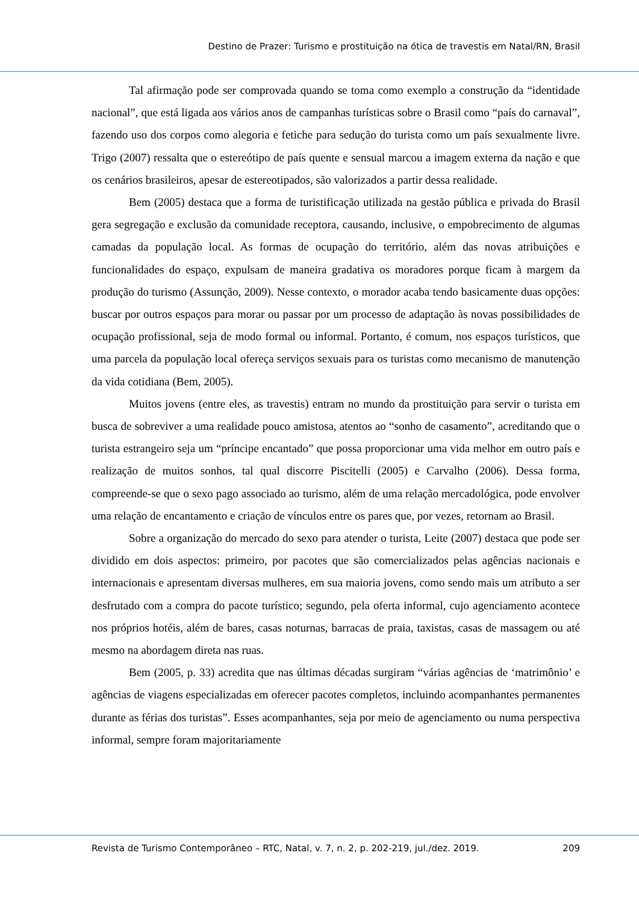Destino de Prazer: Turismo e prostituição na ótica de travestis em Natal/RN, Brasil
Tal afirmação pode ser comprovada quando se toma como exemplo a construção da “identidade nacional”, que está ligada aos vários anos de campanhas turísticas sobre o Brasil como “país do carnaval”, fazendo uso dos corpos como alegoria e fetiche para sedução do turista como um país sexualmente livre. Trigo (2007) ressalta que o estereótipo de país quente e sensual marcou a imagem externa da nação e que os cenários brasileiros, apesar de estereotipados, são valorizados a partir dessa realidade.
Bem (2005) destaca que a forma de turistificação utilizada na gestão pública e privada do Brasil gera segregação e exclusão da comunidade receptora, causando, inclusive, o empobrecimento de algumas camadas da população local. As formas de ocupação do território, além das novas atribuições e funcionalidades do espaço, expulsam de maneira gradativa os moradores porque ficam à margem da produção do turismo (Assunção, 2009). Nesse contexto, o morador acaba tendo basicamente duas opções: buscar por outros espaços para morar ou passar por um processo de adaptação às novas possibilidades de ocupação profissional, seja de modo formal ou informal. Portanto, é comum, nos espaços turísticos, que uma parcela da população local ofereça serviços sexuais para os turistas como mecanismo de manutenção da vida cotidiana (Bem, 2005).
Muitos jovens (entre eles, as travestis) entram no mundo da prostituição para servir o turista em busca de sobreviver a uma realidade pouco amistosa, atentos ao “sonho de casamento”, acreditando que o turista estrangeiro seja um “príncipe encantado” que possa proporcionar uma vida melhor em outro país e realização de muitos sonhos, tal qual discorre Piscitelli (2005) e Carvalho (2006). Dessa forma, compreende-se que o sexo pago associado ao turismo, além de uma relação mercadológica, pode envolver uma relação de encantamento e criação de vínculos entre os pares que, por vezes, retornam ao Brasil.
Sobre a organização do mercado do sexo para atender o turista, Leite (2007) destaca que pode ser dividido em dois aspectos: primeiro, por pacotes que são comercializados pelas agências nacionais e internacionais e apresentam diversas mulheres, em sua maioria jovens, como sendo mais um atributo a ser desfrutado com a compra do pacote turístico; segundo, pela oferta informal, cujo agenciamento acontece nos próprios hotéis, além de bares, casas noturnas, barracas de praia, taxistas, casas de massagem ou até mesmo na abordagem direta nas ruas.
Bem (2005, p. 33) acredita que nas últimas décadas surgiram “várias agências de ‘matrimônio’ e agências de viagens especializadas em oferecer pacotes completos, incluindo acompanhantes permanentes durante as férias dos turistas”. Esses acompanhantes, seja por meio de agenciamento ou numa perspectiva informal, sempre foram majoritariamente
Revista de Turismo Contemporâneo – RTC, Natal, v. 7, n. 2, p. 202-219, jul./dez. 2019. 209